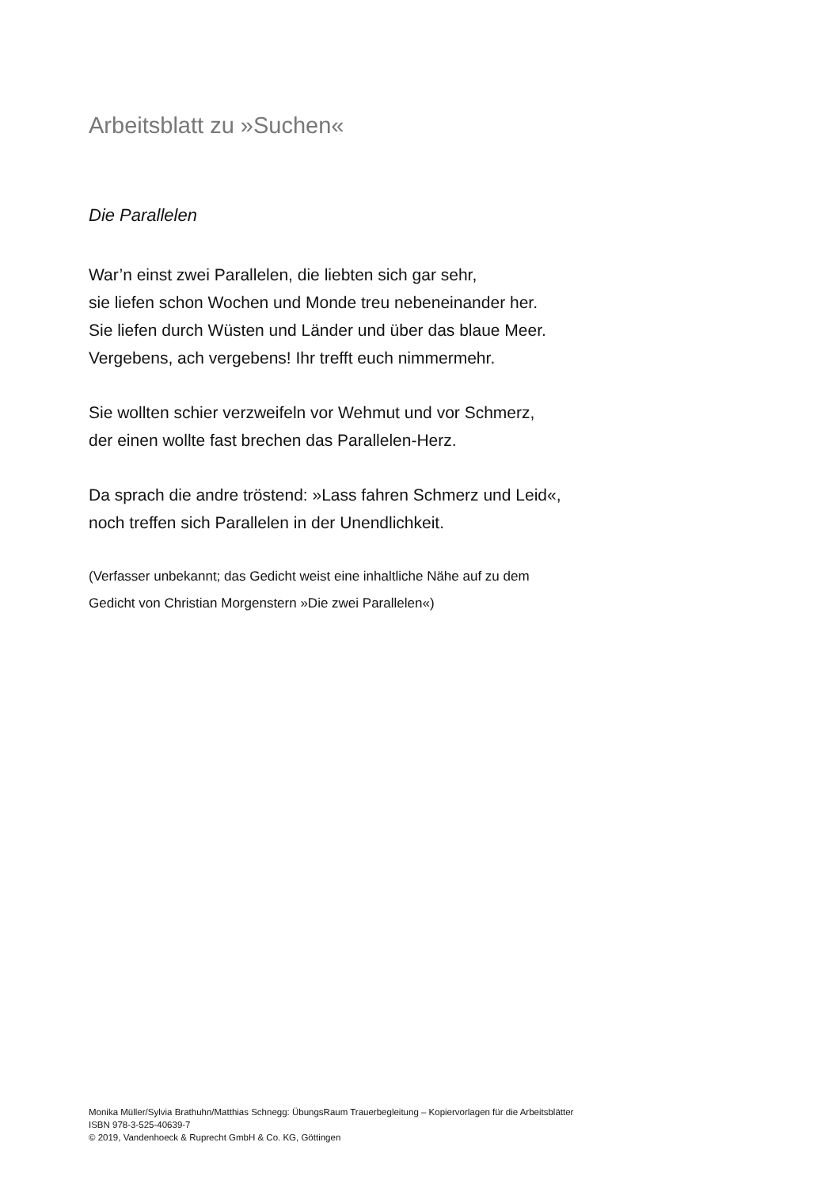Arbeitsblatt zu »Suchen«
Die Parallelen
War’n einst zwei Parallelen, die liebten sich gar sehr,
sie liefen schon Wochen und Monde treu nebeneinander her.
Sie liefen durch Wüsten und Länder und über das blaue Meer.
Vergebens, ach vergebens! Ihr trefft euch nimmermehr.
Sie wollten schier verzweifeln vor Wehmut und vor Schmerz,
der einen wollte fast brechen das Parallelen-Herz.
Da sprach die andre tröstend: »Lass fahren Schmerz und Leid«,
noch treffen sich Parallelen in der Unendlichkeit.
(Verfasser unbekannt; das Gedicht weist eine inhaltliche Nähe auf zu dem
Gedicht von Christian Morgenstern »Die zwei Parallelen«)
Monika Müller/Sylvia Brathuhn/Matthias Schnegg: ÜbungsRaum Trauerbegleitung – Kopiervorlagen für die Arbeitsblätter
ISBN 978-3-525-40639-7
© 2019, Vandenhoeck & Ruprecht GmbH & Co. KG, Göttingen